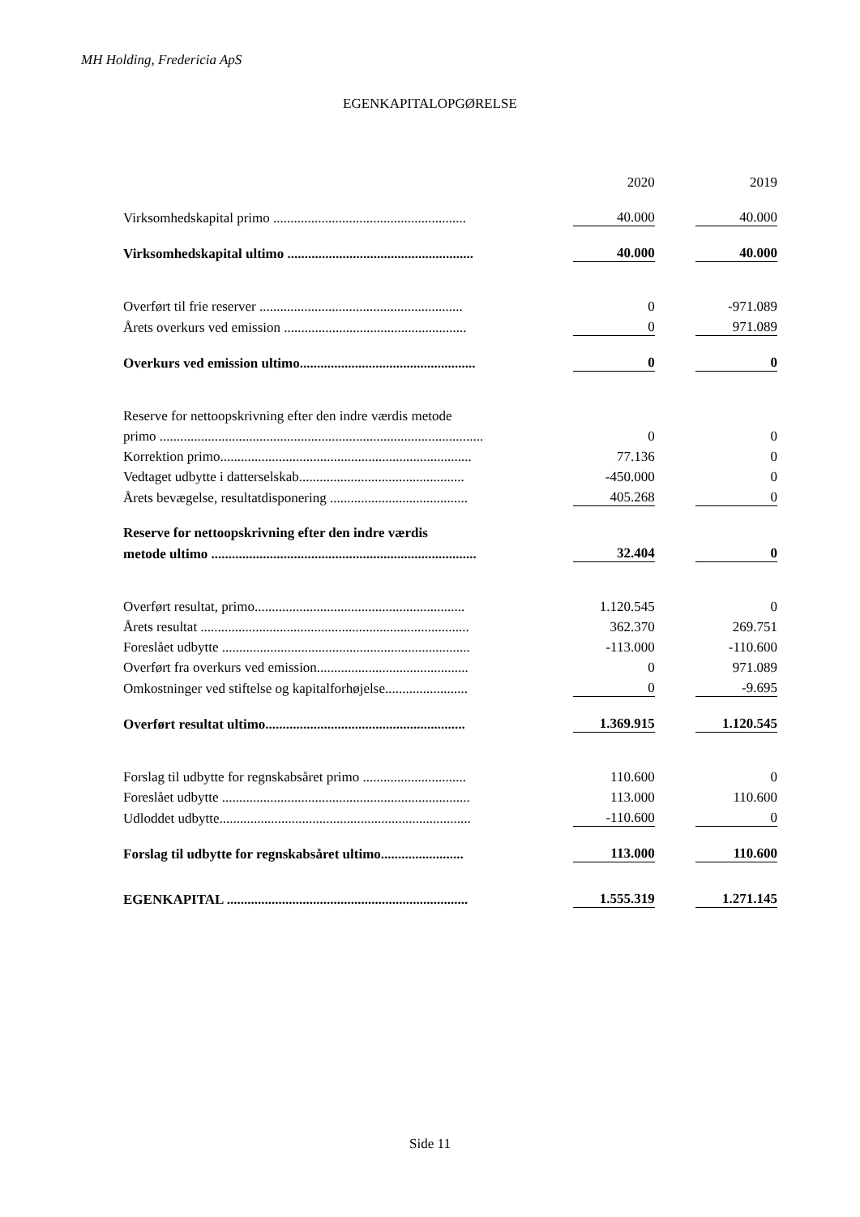MH Holding, Fredericia ApS
EGENKAPITALOPGØRELSE
| | | 2020 | | 2019 |
| Virksomhedskapital primo ........................................................ | | 40.000 | | 40.000 |
| Virksomhedskapital ultimo ...................................................... | | 40.000 | | 40.000 |
| Overført til frie reserver ........................................................... | | 0 | | -971.089 |
| Årets overkurs ved emission ..................................................... | | 0 | | 971.089 |
| Overkurs ved emission ultimo................................................... | | 0 | | 0 |
| Reserve for nettoopskrivning efter den indre værdis metode | | | | |
| primo .............................................................................................. | | 0 | | 0 |
| Korrektion primo......................................................................... | | 77.136 | | 0 |
| Vedtaget udbytte i datterselskab................................................ | | -450.000 | | 0 |
| Årets bevægelse, resultatdisponering ........................................ | | 405.268 | | 0 |
| Reserve for nettoopskrivning efter den indre værdis | | | | |
| metode ultimo ............................................................................. | | 32.404 | | 0 |
| Overført resultat, primo............................................................. | | 1.120.545 | | 0 |
| Årets resultat .............................................................................. | | 362.370 | | 269.751 |
| Foreslået udbytte ........................................................................ | | -113.000 | | -110.600 |
| Overført fra overkurs ved emission............................................ | | 0 | | 971.089 |
| Omkostninger ved stiftelse og kapitalforhøjelse........................ | | 0 | | -9.695 |
| Overført resultat ultimo.......................................................... | | 1.369.915 | | 1.120.545 |
| Forslag til udbytte for regnskabsåret primo .............................. | | 110.600 | | 0 |
| Foreslået udbytte ........................................................................ | | 113.000 | | 110.600 |
| Udloddet udbytte......................................................................... | | -110.600 | | 0 |
| Forslag til udbytte for regnskabsåret ultimo........................ | | 113.000 | | 110.600 |
| EGENKAPITAL ...................................................................... | | 1.555.319 | | 1.271.145 |
Side 11